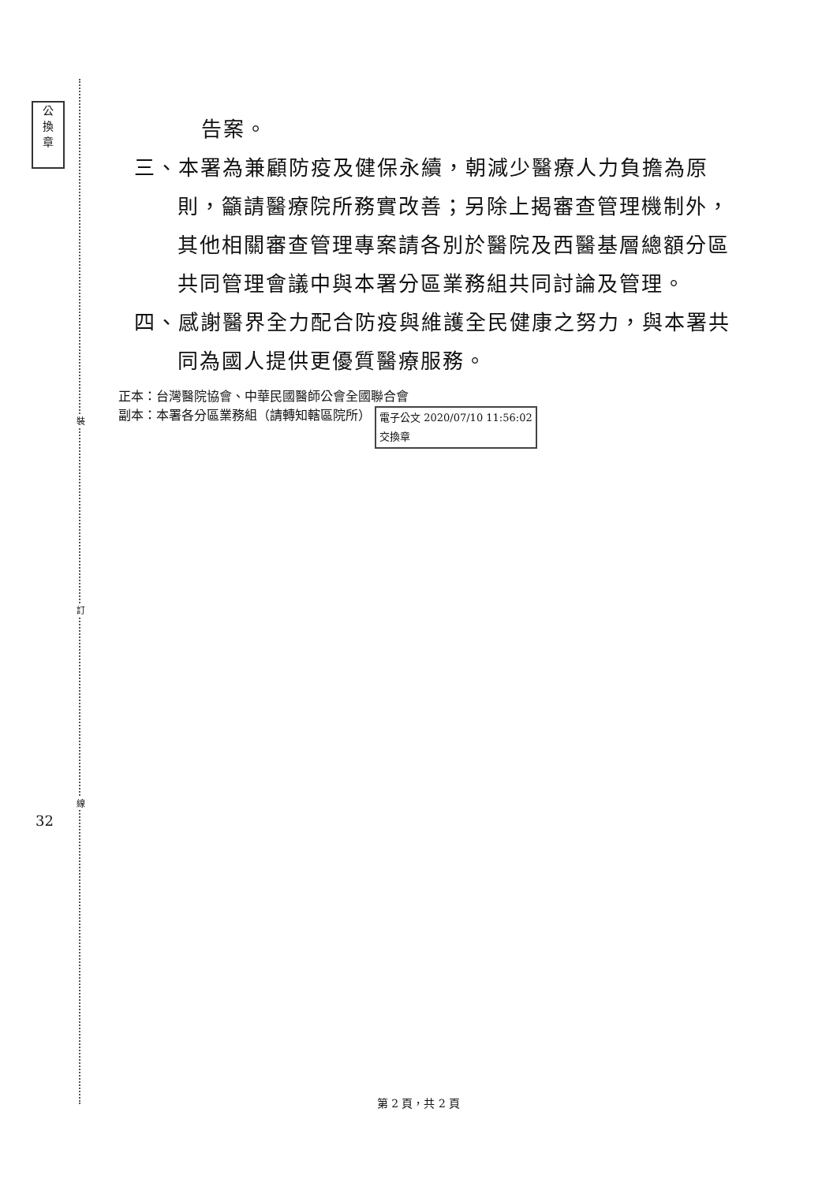公
換
章
裝
訂
線
32
告案。
三、本署為兼顧防疫及健保永續，朝減少醫療人力負擔為原
則，籲請醫療院所務實改善；另除上揭審查管理機制外，
其他相關審查管理專案請各別於醫院及西醫基層總額分區
共同管理會議中與本署分區業務組共同討論及管理。
四、感謝醫界全力配合防疫與維護全民健康之努力，與本署共
同為國人提供更優質醫療服務。
正本：台灣醫院協會、中華民國醫師公會全國聯合會
副本：本署各分區業務組（請轉知轄區院所） 電子公文 2020/07/10 11:56:02
交換章
第 2 頁，共 2 頁